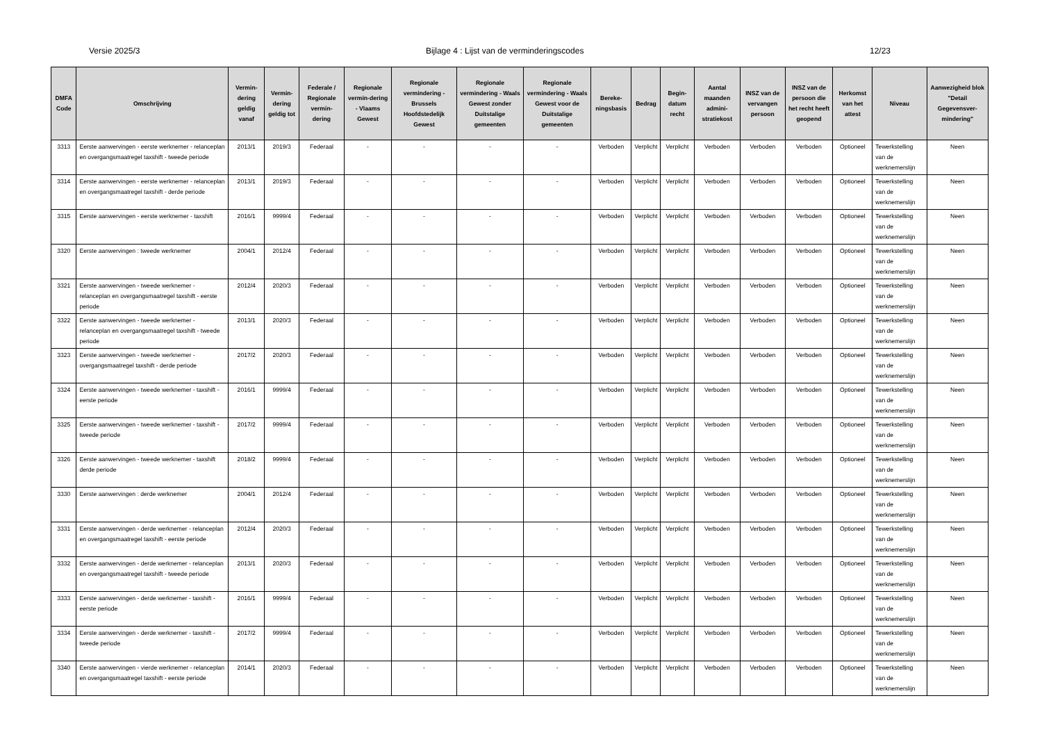Versie 2025/3 Bijlage 4 : Lijst van de verminderingscodes 12/23
| DMFA Code | Omschrijving | Vermin-dering geldig vanaf | Vermin-dering geldig tot | Federale / Regionale vermin-dering | Regionale vermin-dering - Vlaams Gewest | Regionale vermindering - Brussels Hoofdstedelijk Gewest | Regionale vermindering - Waals Gewest zonder Duitstalige gemeenten | Regionale vermindering - Waals Gewest voor de Duitstalige gemeenten | Bereke-ningsbasis | Bedrag | Begin-datum recht | Aantal maanden admini-stratiekost | INSZ van de vervangen persoon | INSZ van de persoon die het recht heeft geopend | Herkomst van het attest | Niveau | Aanwezigheid blok "Detail Gegevensver-mindering" |
| --- | --- | --- | --- | --- | --- | --- | --- | --- | --- | --- | --- | --- | --- | --- | --- | --- | --- |
| 3313 | Eerste aanwervingen - eerste werknemer - relanceplan en overgangsmaatregel taxshift - tweede periode | 2013/1 | 2019/3 | Federaal | - | - | - | - | Verboden | Verplicht | Verplicht | Verboden | Verboden | Verboden | Optioneel | Tewerkstelling van de werknemerslijn | Neen |
| 3314 | Eerste aanwervingen - eerste werknemer - relanceplan en overgangsmaatregel taxshift - derde periode | 2013/1 | 2019/3 | Federaal | - | - | - | - | Verboden | Verplicht | Verplicht | Verboden | Verboden | Verboden | Optioneel | Tewerkstelling van de werknemerslijn | Neen |
| 3315 | Eerste aanwervingen - eerste werknemer - taxshift | 2016/1 | 9999/4 | Federaal | - | - | - | - | Verboden | Verplicht | Verplicht | Verboden | Verboden | Verboden | Optioneel | Tewerkstelling van de werknemerslijn | Neen |
| 3320 | Eerste aanwervingen : tweede werknemer | 2004/1 | 2012/4 | Federaal | - | - | - | - | Verboden | Verplicht | Verplicht | Verboden | Verboden | Verboden | Optioneel | Tewerkstelling van de werknemerslijn | Neen |
| 3321 | Eerste aanwervingen - tweede werknemer - relanceplan en overgangsmaatregel taxshift - eerste periode | 2012/4 | 2020/3 | Federaal | - | - | - | - | Verboden | Verplicht | Verplicht | Verboden | Verboden | Verboden | Optioneel | Tewerkstelling van de werknemerslijn | Neen |
| 3322 | Eerste aanwervingen - tweede werknemer - relanceplan en overgangsmaatregel taxshift - tweede periode | 2013/1 | 2020/3 | Federaal | - | - | - | - | Verboden | Verplicht | Verplicht | Verboden | Verboden | Verboden | Optioneel | Tewerkstelling van de werknemerslijn | Neen |
| 3323 | Eerste aanwervingen - tweede werknemer - overgangsmaatregel taxshift - derde periode | 2017/2 | 2020/3 | Federaal | - | - | - | - | Verboden | Verplicht | Verplicht | Verboden | Verboden | Verboden | Optioneel | Tewerkstelling van de werknemerslijn | Neen |
| 3324 | Eerste aanwervingen - tweede werknemer - taxshift - eerste periode | 2016/1 | 9999/4 | Federaal | - | - | - | - | Verboden | Verplicht | Verplicht | Verboden | Verboden | Verboden | Optioneel | Tewerkstelling van de werknemerslijn | Neen |
| 3325 | Eerste aanwervingen - tweede werknemer - taxshift - tweede periode | 2017/2 | 9999/4 | Federaal | - | - | - | - | Verboden | Verplicht | Verplicht | Verboden | Verboden | Verboden | Optioneel | Tewerkstelling van de werknemerslijn | Neen |
| 3326 | Eerste aanwervingen - tweede werknemer - taxshift derde periode | 2018/2 | 9999/4 | Federaal | - | - | - | - | Verboden | Verplicht | Verplicht | Verboden | Verboden | Verboden | Optioneel | Tewerkstelling van de werknemerslijn | Neen |
| 3330 | Eerste aanwervingen : derde werknemer | 2004/1 | 2012/4 | Federaal | - | - | - | - | Verboden | Verplicht | Verplicht | Verboden | Verboden | Verboden | Optioneel | Tewerkstelling van de werknemerslijn | Neen |
| 3331 | Eerste aanwervingen - derde werknemer - relanceplan en overgangsmaatregel taxshift - eerste periode | 2012/4 | 2020/3 | Federaal | - | - | - | - | Verboden | Verplicht | Verplicht | Verboden | Verboden | Verboden | Optioneel | Tewerkstelling van de werknemerslijn | Neen |
| 3332 | Eerste aanwervingen - derde werknemer - relanceplan en overgangsmaatregel taxshift - tweede periode | 2013/1 | 2020/3 | Federaal | - | - | - | - | Verboden | Verplicht | Verplicht | Verboden | Verboden | Verboden | Optioneel | Tewerkstelling van de werknemerslijn | Neen |
| 3333 | Eerste aanwervingen - derde werknemer - taxshift - eerste periode | 2016/1 | 9999/4 | Federaal | - | - | - | - | Verboden | Verplicht | Verplicht | Verboden | Verboden | Verboden | Optioneel | Tewerkstelling van de werknemerslijn | Neen |
| 3334 | Eerste aanwervingen - derde werknemer - taxshift - tweede periode | 2017/2 | 9999/4 | Federaal | - | - | - | - | Verboden | Verplicht | Verplicht | Verboden | Verboden | Verboden | Optioneel | Tewerkstelling van de werknemerslijn | Neen |
| 3340 | Eerste aanwervingen - vierde werknemer - relanceplan en overgangsmaatregel taxshift - eerste periode | 2014/1 | 2020/3 | Federaal | - | - | - | - | Verboden | Verplicht | Verplicht | Verboden | Verboden | Verboden | Optioneel | Tewerkstelling van de werknemerslijn | Neen |